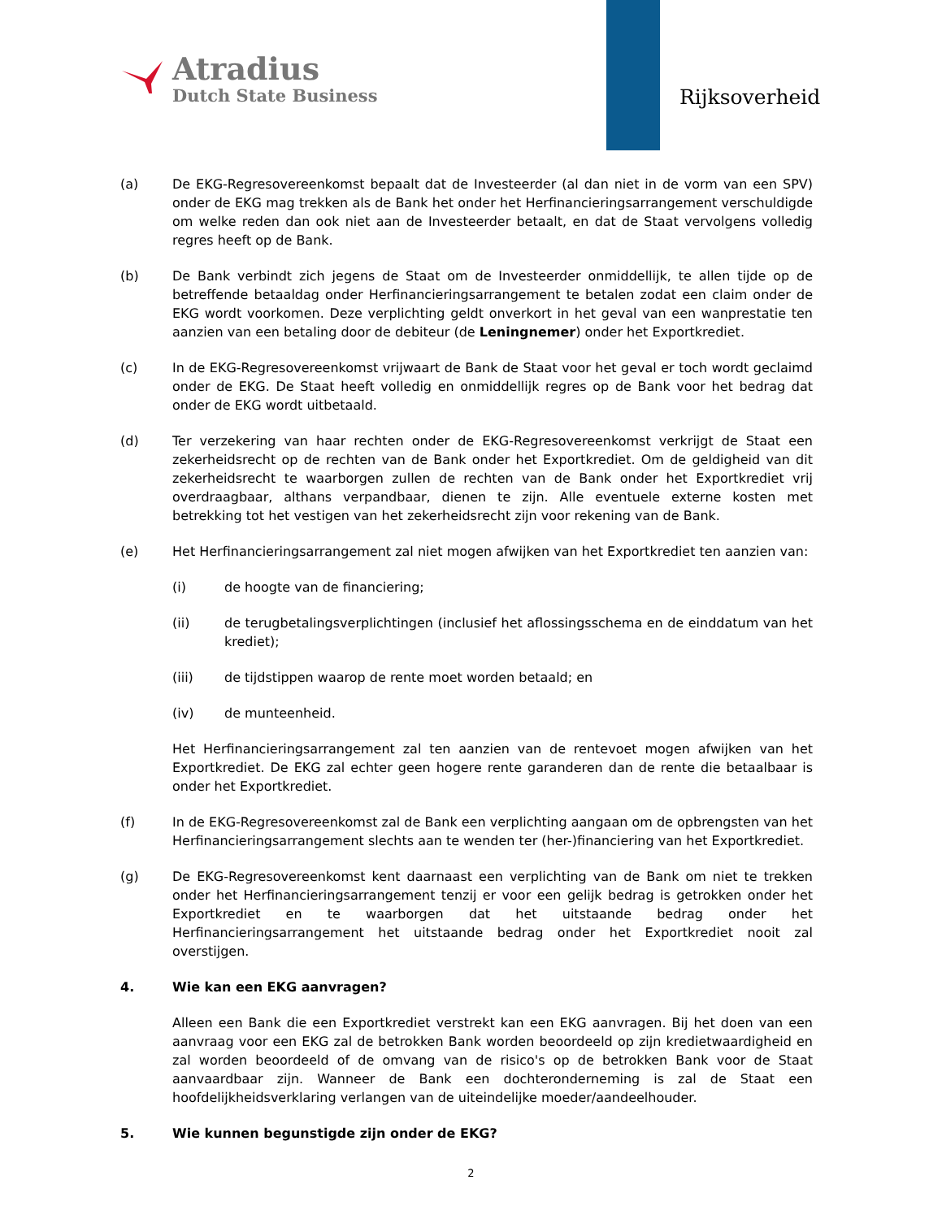Atradius
Dutch State Business
Rijksoverheid
(a) De EKG-Regresovereenkomst bepaalt dat de Investeerder (al dan niet in de vorm van een SPV) onder de EKG mag trekken als de Bank het onder het Herfinancieringsarrangement verschuldigde om welke reden dan ook niet aan de Investeerder betaalt, en dat de Staat vervolgens volledig regres heeft op de Bank.
(b) De Bank verbindt zich jegens de Staat om de Investeerder onmiddellijk, te allen tijde op de betreffende betaaldag onder Herfinancieringsarrangement te betalen zodat een claim onder de EKG wordt voorkomen. Deze verplichting geldt onverkort in het geval van een wanprestatie ten aanzien van een betaling door de debiteur (de Leningnemer) onder het Exportkrediet.
(c) In de EKG-Regresovereenkomst vrijwaart de Bank de Staat voor het geval er toch wordt geclaimd onder de EKG. De Staat heeft volledig en onmiddellijk regres op de Bank voor het bedrag dat onder de EKG wordt uitbetaald.
(d) Ter verzekering van haar rechten onder de EKG-Regresovereenkomst verkrijgt de Staat een zekerheidsrecht op de rechten van de Bank onder het Exportkrediet. Om de geldigheid van dit zekerheidsrecht te waarborgen zullen de rechten van de Bank onder het Exportkrediet vrij overdraagbaar, althans verpandbaar, dienen te zijn. Alle eventuele externe kosten met betrekking tot het vestigen van het zekerheidsrecht zijn voor rekening van de Bank.
(e) Het Herfinancieringsarrangement zal niet mogen afwijken van het Exportkrediet ten aanzien van:
(i) de hoogte van de financiering;
(ii) de terugbetalingsverplichtingen (inclusief het aflossingsschema en de einddatum van het krediet);
(iii) de tijdstippen waarop de rente moet worden betaald; en
(iv) de munteenheid.
Het Herfinancieringsarrangement zal ten aanzien van de rentevoet mogen afwijken van het Exportkrediet. De EKG zal echter geen hogere rente garanderen dan de rente die betaalbaar is onder het Exportkrediet.
(f) In de EKG-Regresovereenkomst zal de Bank een verplichting aangaan om de opbrengsten van het Herfinancieringsarrangement slechts aan te wenden ter (her-)financiering van het Exportkrediet.
(g) De EKG-Regresovereenkomst kent daarnaast een verplichting van de Bank om niet te trekken onder het Herfinancieringsarrangement tenzij er voor een gelijk bedrag is getrokken onder het Exportkrediet en te waarborgen dat het uitstaande bedrag onder het Herfinancieringsarrangement het uitstaande bedrag onder het Exportkrediet nooit zal overstijgen.
4. Wie kan een EKG aanvragen?
Alleen een Bank die een Exportkrediet verstrekt kan een EKG aanvragen. Bij het doen van een aanvraag voor een EKG zal de betrokken Bank worden beoordeeld op zijn kredietwaardigheid en zal worden beoordeeld of de omvang van de risico's op de betrokken Bank voor de Staat aanvaardbaar zijn. Wanneer de Bank een dochteronderneming is zal de Staat een hoofdelijkheidsverklaring verlangen van de uiteindelijke moeder/aandeelhouder.
5. Wie kunnen begunstigde zijn onder de EKG?
2